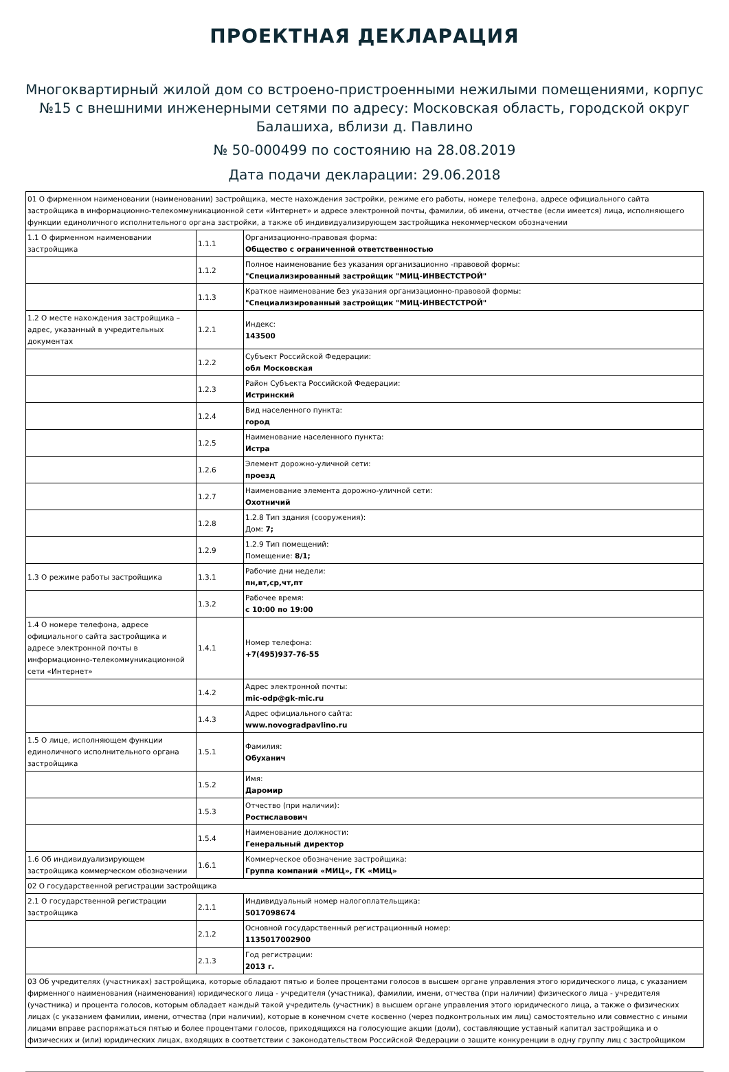ПРОЕКТНАЯ ДЕКЛАРАЦИЯ
Многоквартирный жилой дом со встроено-пристроенными нежилыми помещениями, корпус №15 с внешними инженерными сетями по адресу: Московская область, городской округ Балашиха, вблизи д. Павлино
№ 50-000499 по состоянию на 28.08.2019
Дата подачи декларации: 29.06.2018
| 01 О фирменном наименовании (наименовании) застройщика, месте нахождения застройки, режиме его работы, номере телефона, адресе официального сайта застройщика в информационно-телекоммуникационной сети «Интернет» и адресе электронной почты, фамилии, об имени, отчестве (если имеется) лица, исполняющего функции единоличного исполнительного органа застройки, а также об индивидуализирующем застройщика некоммерческом обозначении | | |
| 1.1 О фирменном наименовании застройщика | 1.1.1 | Организационно-правовая форма: Общество с ограниченной ответственностью |
| | 1.1.2 | Полное наименование без указания организационно -правовой формы: "Специализированный застройщик "МИЦ-ИНВЕСТСТРОЙ" |
| | 1.1.3 | Краткое наименование без указания организационно-правовой формы: "Специализированный застройщик "МИЦ-ИНВЕСТСТРОЙ" |
| 1.2 О месте нахождения застройщика – адрес, указанный в учредительных документах | 1.2.1 | Индекс: 143500 |
| | 1.2.2 | Субъект Российской Федерации: обл Московская |
| | 1.2.3 | Район Субъекта Российской Федерации: Истринский |
| | 1.2.4 | Вид населенного пункта: город |
| | 1.2.5 | Наименование населенного пункта: Истра |
| | 1.2.6 | Элемент дорожно-уличной сети: проезд |
| | 1.2.7 | Наименование элемента дорожно-уличной сети: Охотничий |
| | 1.2.8 | 1.2.8 Тип здания (сооружения): Дом: 7; |
| | 1.2.9 | 1.2.9 Тип помещений: Помещение: 8/1; |
| 1.3 О режиме работы застройщика | 1.3.1 | Рабочие дни недели: пн,вт,ср,чт,пт |
| | 1.3.2 | Рабочее время: с 10:00 по 19:00 |
| 1.4 О номере телефона, адресе официального сайта застройщика и адресе электронной почты в информационно-телекоммуникационной сети «Интернет» | 1.4.1 | Номер телефона: +7(495)937-76-55 |
| | 1.4.2 | Адрес электронной почты: mic-odp@gk-mic.ru |
| | 1.4.3 | Адрес официального сайта: www.novogradpavlino.ru |
| 1.5 О лице, исполняющем функции единоличного исполнительного органа застройщика | 1.5.1 | Фамилия: Обуханич |
| | 1.5.2 | Имя: Даромир |
| | 1.5.3 | Отчество (при наличии): Ростиславович |
| | 1.5.4 | Наименование должности: Генеральный директор |
| 1.6 Об индивидуализирующем застройщика коммерческом обозначении | 1.6.1 | Коммерческое обозначение застройщика: Группа компаний «МИЦ», ГК «МИЦ» |
| 02 О государственной регистрации застройщика | | |
| 2.1 О государственной регистрации застройщика | 2.1.1 | Индивидуальный номер налогоплательщика: 5017098674 |
| | 2.1.2 | Основной государственный регистрационный номер: 1135017002900 |
| | 2.1.3 | Год регистрации: 2013 г. |
| 03 Об учредителях (участниках) застройщика, которые обладают пятью и более процентами голосов в высшем органе управления этого юридического лица, с указанием фирменного наименования (наименования) юридического лица - учредителя (участника), фамилии, имени, отчества (при наличии) физического лица - учредителя (участника) и процента голосов, которым обладает каждый такой учредитель (участник) в высшем органе управления этого юридического лица, а также о физических лицах (с указанием фамилии, имени, отчества (при наличии), которые в конечном счете косвенно (через подконтрольных им лиц) самостоятельно или совместно с иными лицами вправе распоряжаться пятью и более процентами голосов, приходящихся на голосующие акции (доли), составляющие уставный капитал застройщика и о физических и (или) юридических лицах, входящих в соответствии с законодательством Российской Федерации о защите конкуренции в одну группу лиц с застройщиком | | |